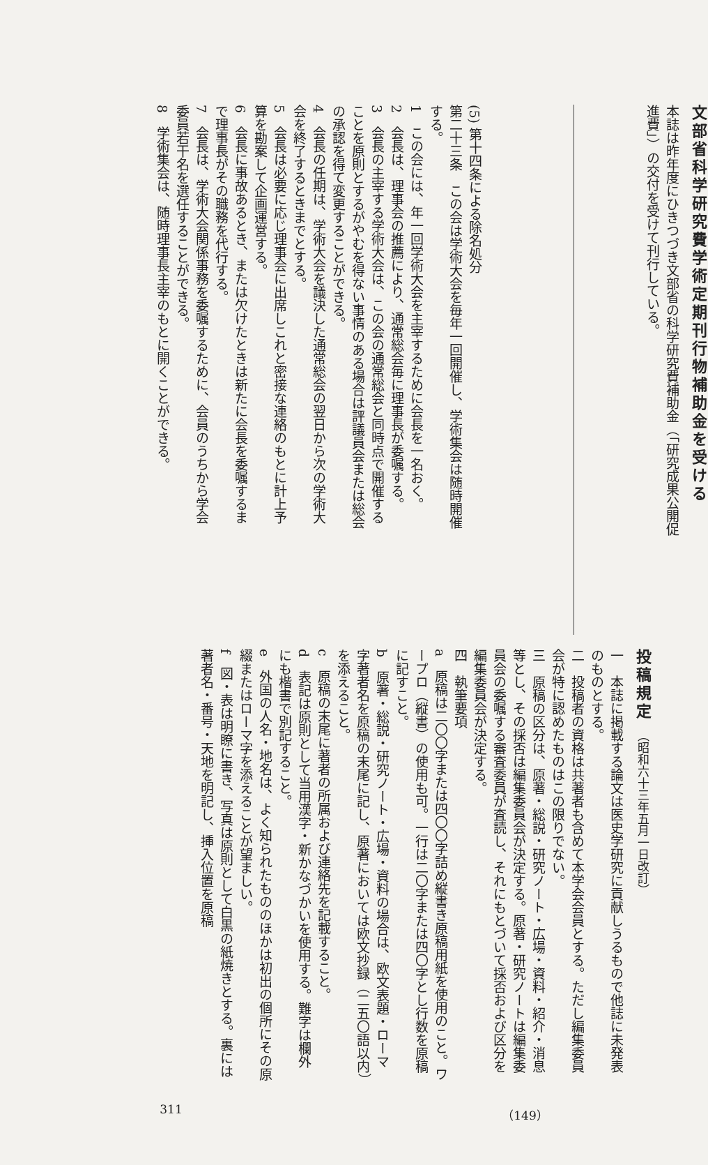(5) 第十四条による除名処分
第二十三条　この会は学術大会を毎年一回開催し、学術集会は随時開催する。
1　この会には、年一回学術大会を主宰するために会長を一名おく。
2　会長は、理事会の推薦により、通常総会毎に理事長が委嘱する。
3　会長の主宰する学術大会は、この会の通常総会と同時点で開催することを原則とするがやむを得ない事情のある場合は評議員会または総会の承認を得て変更することができる。
4　会長の任期は、学術大会を議決した通常総会の翌日から次の学術大会を終了するときまでとする。
5　会長は必要に応じ理事会に出席しこれと密接な連絡のもとに計上予算を勘案して企画運営する。
6　会長に事故あるとき、または欠けたときは新たに会長を委嘱するまで理事長がその職務を代行する。
7　会長は、学術大会関係事務を委嘱するために、会員のうちから学会委員若干名を選任することができる。
8　学術集会は、随時理事長主宰のもとに開くことができる。
文部省科学研究費学術定期刊行物補助金を受ける
本誌は昨年度にひきつづき文部省の科学研究費補助金（「研究成果公開促進費」）の交付を受けて刊行している。
投稿規定 （昭和六十三年五月一日改訂）
一　本誌に掲載する論文は医史学研究に貢献しうるもので他誌に未発表のものとする。
二　投稿者の資格は共著者も含めて本学会会員とする。ただし編集委員会が特に認めたものはこの限りでない。
三　原稿の区分は、原著・総説・研究ノート・広場・資料・紹介・消息等とし、その採否は編集委員会が決定する。原著・研究ノートは編集委員会の委嘱する審査委員が査読し、それにもとづいて採否および区分を編集委員会が決定する。
四　執筆要項
a　原稿は二〇〇字または四〇〇字詰め縦書き原稿用紙を使用のこと。ワープロ（縦書）の使用も可。一行は二〇字または四〇字とし行数を原稿に記すこと。
b　原著・総説・研究ノート・広場・資料の場合は、欧文表題・ローマ字著者名を原稿の末尾に記し、原著においては欧文抄録（二五〇語以内）を添えること。
c　原稿の末尾に著者の所属および連絡先を記載すること。
d　表記は原則として当用漢字・新かなづかいを使用する。難字は欄外にも楷書で別記すること。
e　外国の人名・地名は、よく知られたもののほかは初出の個所にその原綴またはローマ字を添えることが望ましい。
f　図・表は明瞭に書き、写真は原則として白黒の紙焼きとする。裏には著者名・番号・天地を明記し、挿入位置を原稿
311 （149）